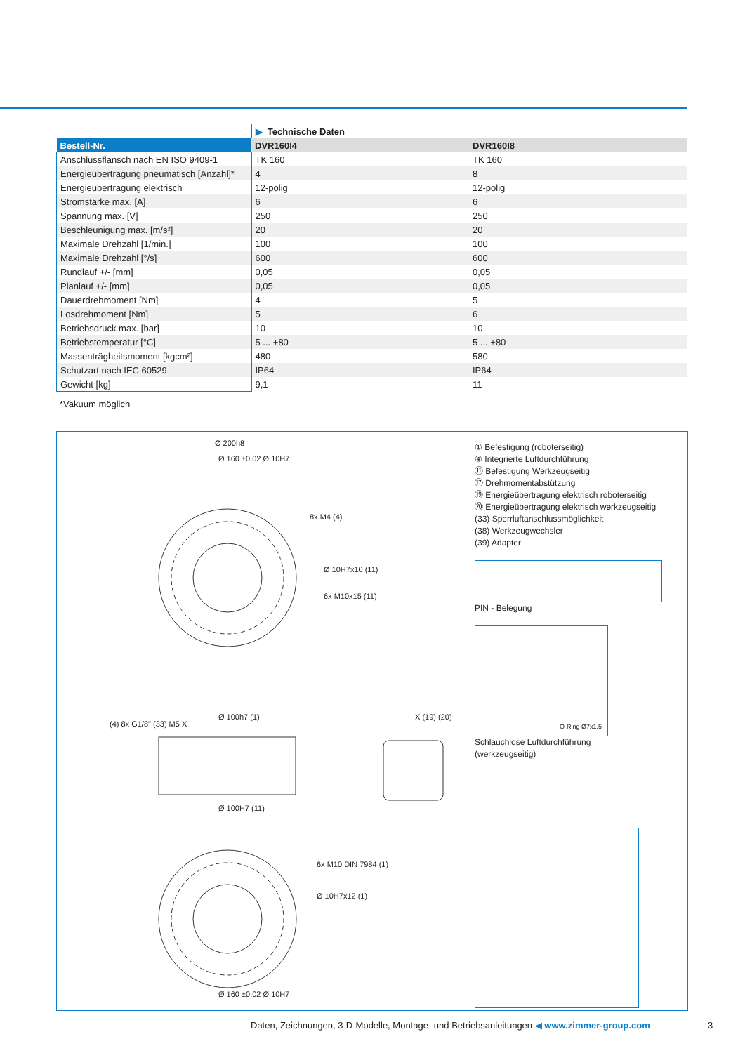| | ▶ Technische Daten | |
| Bestell-Nr. | DVR160I4 | DVR160I8 |
| Anschlussflansch nach EN ISO 9409-1 | TK 160 | TK 160 |
| Energieübertragung pneumatisch [Anzahl]* | 4 | 8 |
| Energieübertragung elektrisch | 12-polig | 12-polig |
| Stromstärke max. [A] | 6 | 6 |
| Spannung max. [V] | 250 | 250 |
| Beschleunigung max. [m/s²] | 20 | 20 |
| Maximale Drehzahl [1/min.] | 100 | 100 |
| Maximale Drehzahl [°/s] | 600 | 600 |
| Rundlauf +/- [mm] | 0,05 | 0,05 |
| Planlauf +/- [mm] | 0,05 | 0,05 |
| Dauerdrehmoment [Nm] | 4 | 5 |
| Losdrehmoment [Nm] | 5 | 6 |
| Betriebsdruck max. [bar] | 10 | 10 |
| Betriebstemperatur [°C] | 5 ... +80 | 5 ... +80 |
| Massenträgheitsmoment [kgcm²] | 480 | 580 |
| Schutzart nach IEC 60529 | IP64 | IP64 |
| Gewicht [kg] | 9,1 | 11 |
*Vakuum möglich
Ø 200h8
Ø 160 ±0.02 Ø 10H7
8x M4 (4)
Ø 10H7x10 (11)
6x M10x15 (11)
Ø 100h7 (1)
(4) 8x G1/8" (33) M5 X
Ø 100H7 (11)
X (19) (20)
6x M10 DIN 7984 (1)
Ø 10H7x12 (1)
Ø 160 ±0.02 Ø 10H7
① Befestigung (roboterseitig)
④ Integrierte Luftdurchführung
⑪ Befestigung Werkzeugseitig
⑰ Drehmomentabstützung
⑲ Energieübertragung elektrisch roboterseitig
⑳ Energieübertragung elektrisch werkzeugseitig
(33) Sperrluftanschlussmöglichkeit
(38) Werkzeugwechsler
(39) Adapter
PIN - Belegung
O-Ring Ø7x1.5
Schlauchlose Luftdurchführung
(werkzeugseitig)
Daten, Zeichnungen, 3-D-Modelle, Montage- und Betriebsanleitungen ◀ www.zimmer-group.com
3